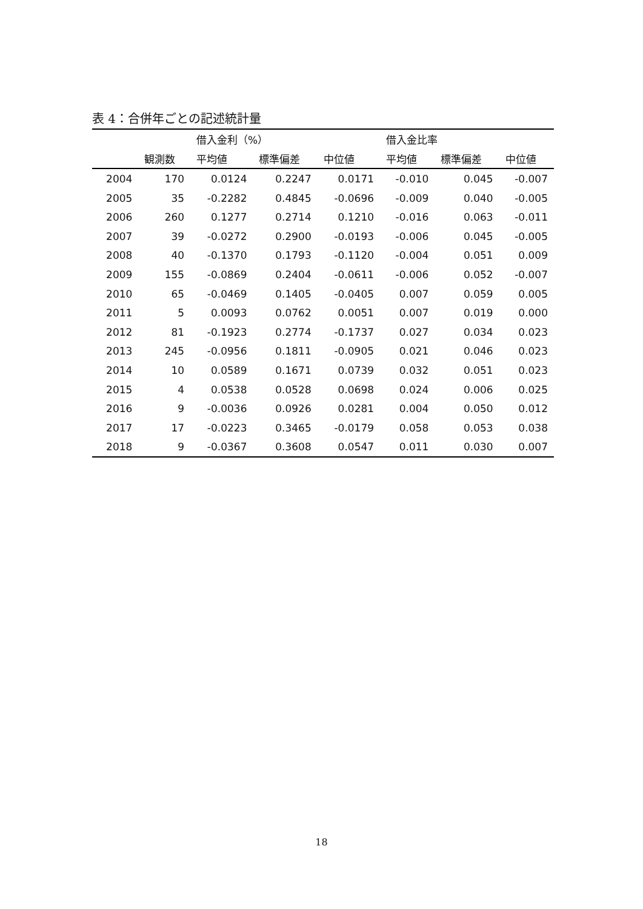表 4：合併年ごとの記述統計量
| | | 借入金利（%） | | | 借入金比率 | | |
| --- | --- | --- | --- | --- | --- | --- | --- |
| | 観測数 | 平均値 | 標準偏差 | 中位値 | 平均値 | 標準偏差 | 中位値 |
| 2004 | 170 | 0.0124 | 0.2247 | 0.0171 | -0.010 | 0.045 | -0.007 |
| 2005 | 35 | -0.2282 | 0.4845 | -0.0696 | -0.009 | 0.040 | -0.005 |
| 2006 | 260 | 0.1277 | 0.2714 | 0.1210 | -0.016 | 0.063 | -0.011 |
| 2007 | 39 | -0.0272 | 0.2900 | -0.0193 | -0.006 | 0.045 | -0.005 |
| 2008 | 40 | -0.1370 | 0.1793 | -0.1120 | -0.004 | 0.051 | 0.009 |
| 2009 | 155 | -0.0869 | 0.2404 | -0.0611 | -0.006 | 0.052 | -0.007 |
| 2010 | 65 | -0.0469 | 0.1405 | -0.0405 | 0.007 | 0.059 | 0.005 |
| 2011 | 5 | 0.0093 | 0.0762 | 0.0051 | 0.007 | 0.019 | 0.000 |
| 2012 | 81 | -0.1923 | 0.2774 | -0.1737 | 0.027 | 0.034 | 0.023 |
| 2013 | 245 | -0.0956 | 0.1811 | -0.0905 | 0.021 | 0.046 | 0.023 |
| 2014 | 10 | 0.0589 | 0.1671 | 0.0739 | 0.032 | 0.051 | 0.023 |
| 2015 | 4 | 0.0538 | 0.0528 | 0.0698 | 0.024 | 0.006 | 0.025 |
| 2016 | 9 | -0.0036 | 0.0926 | 0.0281 | 0.004 | 0.050 | 0.012 |
| 2017 | 17 | -0.0223 | 0.3465 | -0.0179 | 0.058 | 0.053 | 0.038 |
| 2018 | 9 | -0.0367 | 0.3608 | 0.0547 | 0.011 | 0.030 | 0.007 |
18